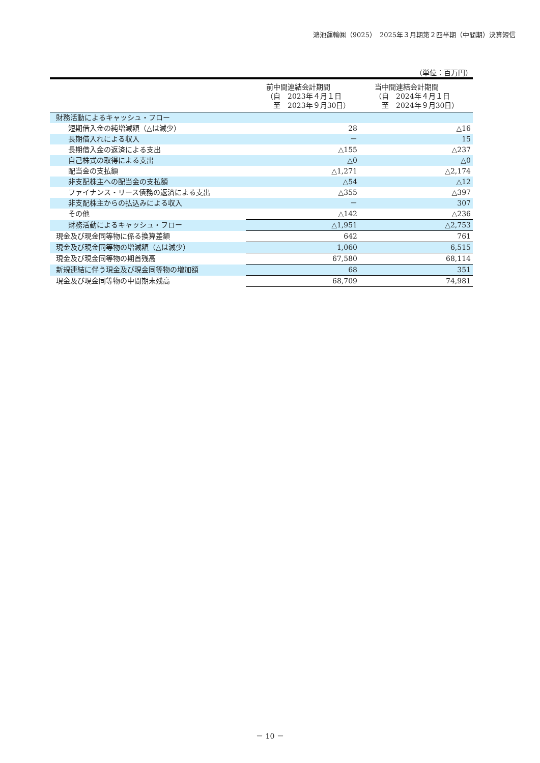鴻池運輸㈱（9025）　2025年３月期第２四半期（中間期）決算短信
（単位：百万円）
| | 前中間連結会計期間 （自 2023年４月１日 至 2023年９月30日） | 当中間連結会計期間 （自 2024年４月１日 至 2024年９月30日） |
| --- | --- | --- |
| 財務活動によるキャッシュ・フロー | | |
| 短期借入金の純増減額（△は減少） | 28 | △16 |
| 長期借入れによる収入 | － | 15 |
| 長期借入金の返済による支出 | △155 | △237 |
| 自己株式の取得による支出 | △0 | △0 |
| 配当金の支払額 | △1,271 | △2,174 |
| 非支配株主への配当金の支払額 | △54 | △12 |
| ファイナンス・リース債務の返済による支出 | △355 | △397 |
| 非支配株主からの払込みによる収入 | － | 307 |
| その他 | △142 | △236 |
| 財務活動によるキャッシュ・フロー | △1,951 | △2,753 |
| 現金及び現金同等物に係る換算差額 | 642 | 761 |
| 現金及び現金同等物の増減額（△は減少） | 1,060 | 6,515 |
| 現金及び現金同等物の期首残高 | 67,580 | 68,114 |
| 新規連結に伴う現金及び現金同等物の増加額 | 68 | 351 |
| 現金及び現金同等物の中間期末残高 | 68,709 | 74,981 |
－ 10 －